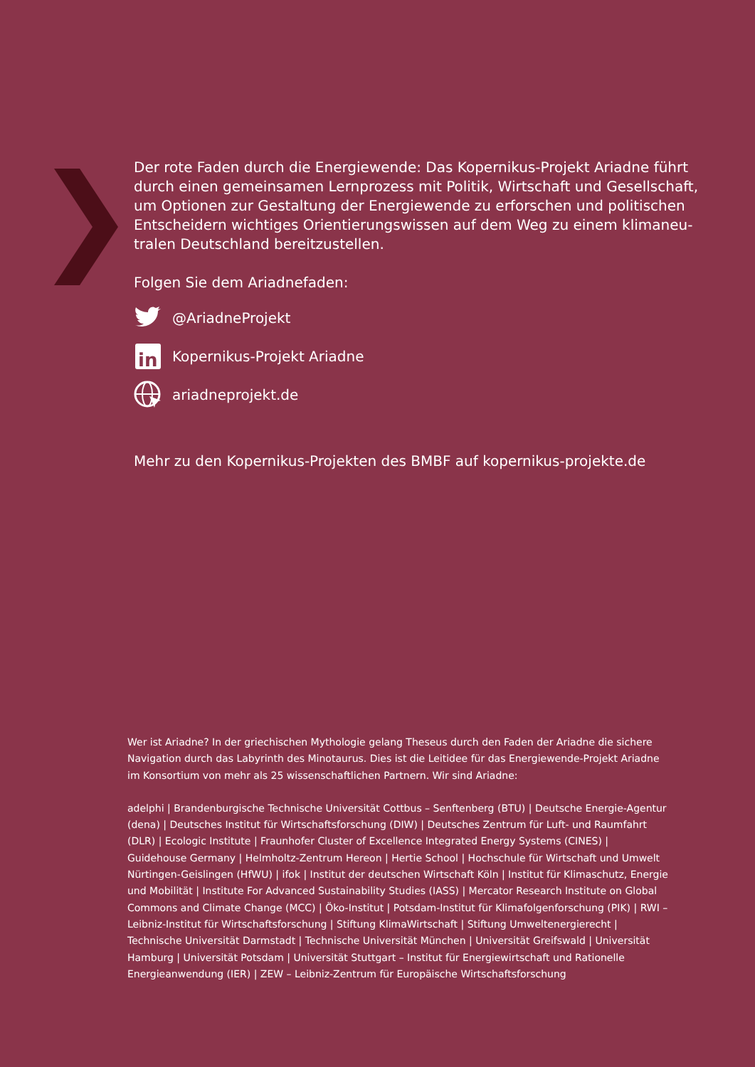Der rote Faden durch die Energiewende: Das Kopernikus-Projekt Ariadne führt durch einen gemeinsamen Lernprozess mit Politik, Wirtschaft und Gesellschaft, um Optionen zur Gestaltung der Energiewende zu erforschen und politischen Entscheidern wichtiges Orientierungswissen auf dem Weg zu einem klimaneu-tralen Deutschland bereitzustellen.
Folgen Sie dem Ariadnefaden:
@AriadneProjekt
in
Kopernikus-Projekt Ariadne
ariadneprojekt.de
Mehr zu den Kopernikus-Projekten des BMBF auf kopernikus-projekte.de
Wer ist Ariadne? In der griechischen Mythologie gelang Theseus durch den Faden der Ariadne die sichere Navigation durch das Labyrinth des Minotaurus. Dies ist die Leitidee für das Energiewende-Projekt Ariadne im Konsortium von mehr als 25 wissenschaftlichen Partnern. Wir sind Ariadne:
adelphi | Brandenburgische Technische Universität Cottbus – Senftenberg (BTU) | Deutsche Energie-Agentur (dena) | Deutsches Institut für Wirtschaftsforschung (DIW) | Deutsches Zentrum für Luft- und Raumfahrt (DLR) | Ecologic Institute | Fraunhofer Cluster of Excellence Integrated Energy Systems (CINES) | Guidehouse Germany | Helmholtz-Zentrum Hereon | Hertie School | Hochschule für Wirtschaft und Umwelt Nürtingen-Geislingen (HfWU) | ifok | Institut der deutschen Wirtschaft Köln | Institut für Klimaschutz, Energie und Mobilität | Institute For Advanced Sustainability Studies (IASS) | Mercator Research Institute on Global Commons and Climate Change (MCC) | Öko-Institut | Potsdam-Institut für Klimafolgenforschung (PIK) | RWI – Leibniz-Institut für Wirtschaftsforschung | Stiftung KlimaWirtschaft | Stiftung Umweltenergierecht | Technische Universität Darmstadt | Technische Universität München | Universität Greifswald | Universität Hamburg | Universität Potsdam | Universität Stuttgart – Institut für Energiewirtschaft und Rationelle Energieanwendung (IER) | ZEW – Leibniz-Zentrum für Europäische Wirtschaftsforschung